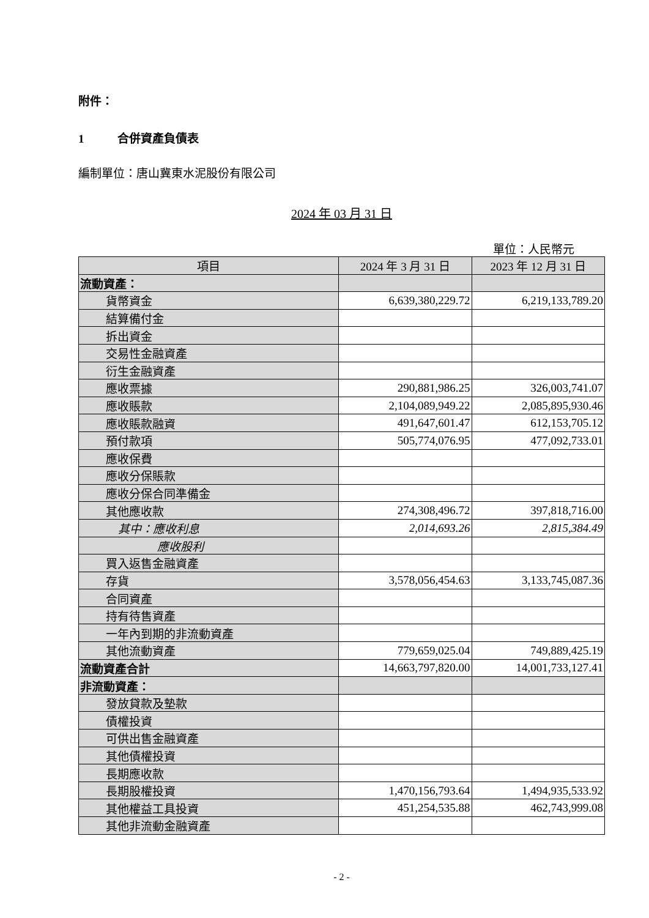附件：
1 合併資產負債表
編制單位：唐山冀東水泥股份有限公司
2024 年 03 月 31 日
單位：人民幣元
| 項目 | 2024 年 3 月 31 日 | 2023 年 12 月 31 日 |
| --- | --- | --- |
| 流動資產： | | |
| 貨幣資金 | 6,639,380,229.72 | 6,219,133,789.20 |
| 結算備付金 | | |
| 拆出資金 | | |
| 交易性金融資產 | | |
| 衍生金融資產 | | |
| 應收票據 | 290,881,986.25 | 326,003,741.07 |
| 應收賬款 | 2,104,089,949.22 | 2,085,895,930.46 |
| 應收賬款融資 | 491,647,601.47 | 612,153,705.12 |
| 預付款項 | 505,774,076.95 | 477,092,733.01 |
| 應收保費 | | |
| 應收分保賬款 | | |
| 應收分保合同準備金 | | |
| 其他應收款 | 274,308,496.72 | 397,818,716.00 |
| 其中：應收利息 | 2,014,693.26 | 2,815,384.49 |
| 應收股利 | | |
| 買入返售金融資產 | | |
| 存貨 | 3,578,056,454.63 | 3,133,745,087.36 |
| 合同資產 | | |
| 持有待售資產 | | |
| 一年內到期的非流動資產 | | |
| 其他流動資產 | 779,659,025.04 | 749,889,425.19 |
| 流動資產合計 | 14,663,797,820.00 | 14,001,733,127.41 |
| 非流動資產： | | |
| 發放貸款及墊款 | | |
| 債權投資 | | |
| 可供出售金融資產 | | |
| 其他債權投資 | | |
| 長期應收款 | | |
| 長期股權投資 | 1,470,156,793.64 | 1,494,935,533.92 |
| 其他權益工具投資 | 451,254,535.88 | 462,743,999.08 |
| 其他非流動金融資產 | | |
- 2 -